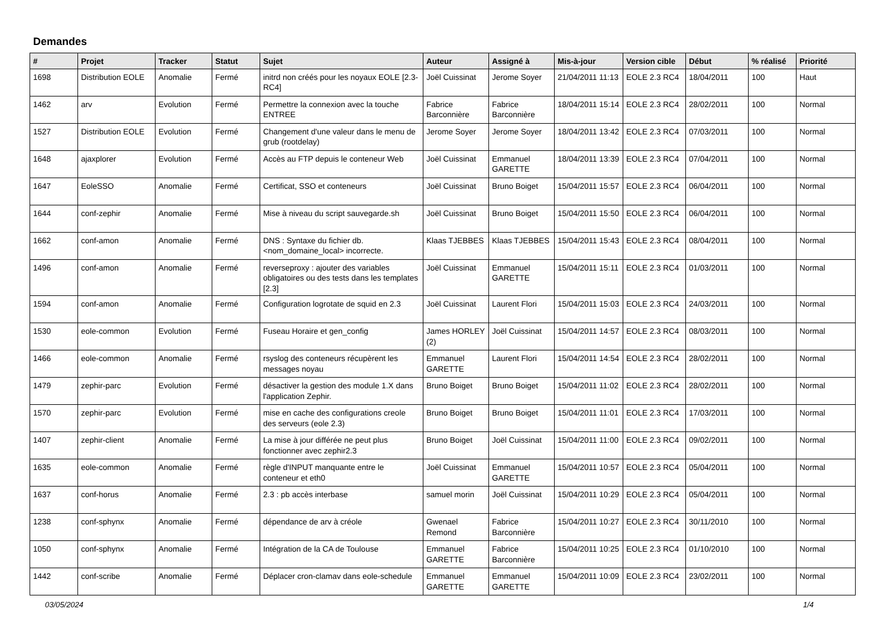Demandes
| # | Projet | Tracker | Statut | Sujet | Auteur | Assigné à | Mis-à-jour | Version cible | Début | % réalisé | Priorité |
| --- | --- | --- | --- | --- | --- | --- | --- | --- | --- | --- | --- |
| 1698 | Distribution EOLE | Anomalie | Fermé | initrd non créés pour les noyaux EOLE [2.3-RC4] | Joël Cuissinat | Jerome Soyer | 21/04/2011 11:13 | EOLE 2.3 RC4 | 18/04/2011 | 100 | Haut |
| 1462 | arv | Evolution | Fermé | Permettre la connexion avec la touche ENTREE | Fabrice Barconnière | Fabrice Barconnière | 18/04/2011 15:14 | EOLE 2.3 RC4 | 28/02/2011 | 100 | Normal |
| 1527 | Distribution EOLE | Evolution | Fermé | Changement d'une valeur dans le menu de grub (rootdelay) | Jerome Soyer | Jerome Soyer | 18/04/2011 13:42 | EOLE 2.3 RC4 | 07/03/2011 | 100 | Normal |
| 1648 | ajaxplorer | Evolution | Fermé | Accès au FTP depuis le conteneur Web | Joël Cuissinat | Emmanuel GARETTE | 18/04/2011 13:39 | EOLE 2.3 RC4 | 07/04/2011 | 100 | Normal |
| 1647 | EoleSSO | Anomalie | Fermé | Certificat, SSO et conteneurs | Joël Cuissinat | Bruno Boiget | 15/04/2011 15:57 | EOLE 2.3 RC4 | 06/04/2011 | 100 | Normal |
| 1644 | conf-zephir | Anomalie | Fermé | Mise à niveau du script sauvegarde.sh | Joël Cuissinat | Bruno Boiget | 15/04/2011 15:50 | EOLE 2.3 RC4 | 06/04/2011 | 100 | Normal |
| 1662 | conf-amon | Anomalie | Fermé | DNS : Syntaxe du fichier db.<nom_domaine_local> incorrecte. | Klaas TJEBBES | Klaas TJEBBES | 15/04/2011 15:43 | EOLE 2.3 RC4 | 08/04/2011 | 100 | Normal |
| 1496 | conf-amon | Anomalie | Fermé | reverseproxy : ajouter des variables obligatoires ou des tests dans les templates [2.3] | Joël Cuissinat | Emmanuel GARETTE | 15/04/2011 15:11 | EOLE 2.3 RC4 | 01/03/2011 | 100 | Normal |
| 1594 | conf-amon | Anomalie | Fermé | Configuration logrotate de squid en 2.3 | Joël Cuissinat | Laurent Flori | 15/04/2011 15:03 | EOLE 2.3 RC4 | 24/03/2011 | 100 | Normal |
| 1530 | eole-common | Evolution | Fermé | Fuseau Horaire et gen_config | James HORLEY (2) | Joël Cuissinat | 15/04/2011 14:57 | EOLE 2.3 RC4 | 08/03/2011 | 100 | Normal |
| 1466 | eole-common | Anomalie | Fermé | rsyslog des conteneurs récupèrent les messages noyau | Emmanuel GARETTE | Laurent Flori | 15/04/2011 14:54 | EOLE 2.3 RC4 | 28/02/2011 | 100 | Normal |
| 1479 | zephir-parc | Evolution | Fermé | désactiver la gestion des module 1.X dans l'application Zephir. | Bruno Boiget | Bruno Boiget | 15/04/2011 11:02 | EOLE 2.3 RC4 | 28/02/2011 | 100 | Normal |
| 1570 | zephir-parc | Evolution | Fermé | mise en cache des configurations creole des serveurs (eole 2.3) | Bruno Boiget | Bruno Boiget | 15/04/2011 11:01 | EOLE 2.3 RC4 | 17/03/2011 | 100 | Normal |
| 1407 | zephir-client | Anomalie | Fermé | La mise à jour différée ne peut plus fonctionner avec zephir2.3 | Bruno Boiget | Joël Cuissinat | 15/04/2011 11:00 | EOLE 2.3 RC4 | 09/02/2011 | 100 | Normal |
| 1635 | eole-common | Anomalie | Fermé | règle d'INPUT manquante entre le conteneur et eth0 | Joël Cuissinat | Emmanuel GARETTE | 15/04/2011 10:57 | EOLE 2.3 RC4 | 05/04/2011 | 100 | Normal |
| 1637 | conf-horus | Anomalie | Fermé | 2.3 : pb accès interbase | samuel morin | Joël Cuissinat | 15/04/2011 10:29 | EOLE 2.3 RC4 | 05/04/2011 | 100 | Normal |
| 1238 | conf-sphynx | Anomalie | Fermé | dépendance de arv à créole | Gwenael Remond | Fabrice Barconnière | 15/04/2011 10:27 | EOLE 2.3 RC4 | 30/11/2010 | 100 | Normal |
| 1050 | conf-sphynx | Anomalie | Fermé | Intégration de la CA de Toulouse | Emmanuel GARETTE | Fabrice Barconnière | 15/04/2011 10:25 | EOLE 2.3 RC4 | 01/10/2010 | 100 | Normal |
| 1442 | conf-scribe | Anomalie | Fermé | Déplacer cron-clamav dans eole-schedule | Emmanuel GARETTE | Emmanuel GARETTE | 15/04/2011 10:09 | EOLE 2.3 RC4 | 23/02/2011 | 100 | Normal |
03/05/2024 1/4